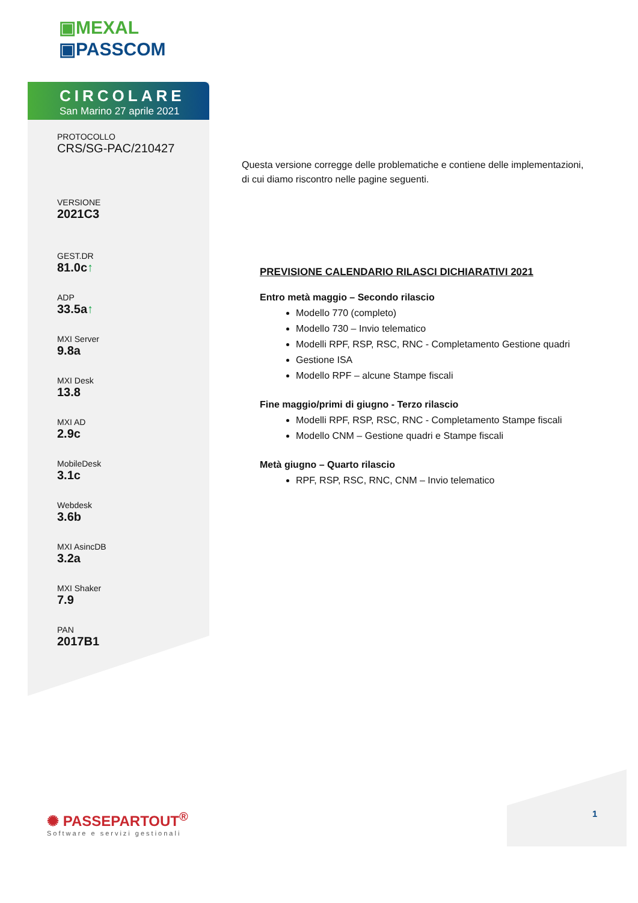▣MEXAL
▣PASSCOM
CIRCOLARE
San Marino 27 aprile 2021
PROTOCOLLO
CRS/SG-PAC/210427
VERSIONE
2021C3
GEST.DR
81.0c↑
ADP
33.5a↑
MXI Server
9.8a
MXI Desk
13.8
MXI AD
2.9c
MobileDesk
3.1c
Webdesk
3.6b
MXI AsincDB
3.2a
MXI Shaker
7.9
PAN
2017B1
Questa versione corregge delle problematiche e contiene delle implementazioni, di cui diamo riscontro nelle pagine seguenti.
PREVISIONE CALENDARIO RILASCI DICHIARATIVI 2021
Entro metà maggio – Secondo rilascio
Modello 770 (completo)
Modello 730 – Invio telematico
Modelli RPF, RSP, RSC, RNC - Completamento Gestione quadri
Gestione ISA
Modello RPF – alcune Stampe fiscali
Fine maggio/primi di giugno - Terzo rilascio
Modelli RPF, RSP, RSC, RNC - Completamento Stampe fiscali
Modello CNM – Gestione quadri e Stampe fiscali
Metà giugno – Quarto rilascio
RPF, RSP, RSC, RNC, CNM – Invio telematico
✺ PASSEPARTOUT<sup>®</sup>
Software e servizi gestionali
1